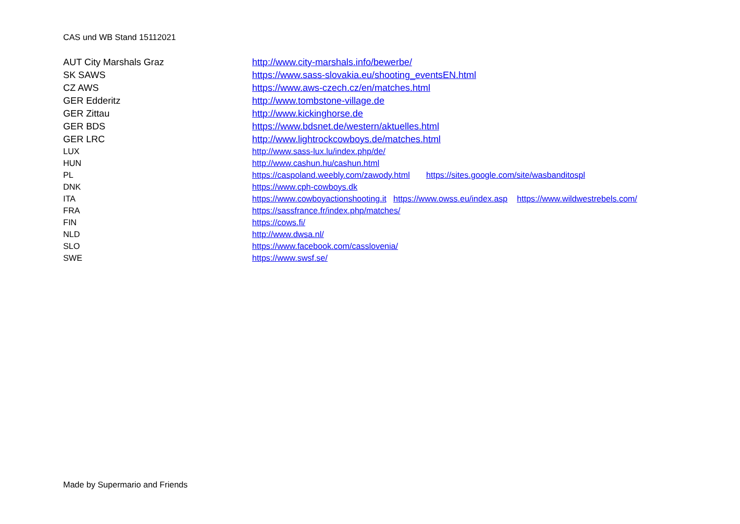CAS und WB Stand 15112021
| AUT City Marshals Graz | http://www.city-marshals.info/bewerbe/ |
| SK SAWS | https://www.sass-slovakia.eu/shooting_eventsEN.html |
| CZ AWS | https://www.aws-czech.cz/en/matches.html |
| GER Edderitz | http://www.tombstone-village.de |
| GER Zittau | http://www.kickinghorse.de |
| GER BDS | https://www.bdsnet.de/western/aktuelles.html |
| GER LRC | http://www.lightrockcowboys.de/matches.html |
| LUX | http://www.sass-lux.lu/index.php/de/ |
| HUN | http://www.cashun.hu/cashun.html |
| PL | https://caspoland.weebly.com/zawody.html https://sites.google.com/site/wasbanditospl |
| DNK | https://www.cph-cowboys.dk |
| ITA | https://www.cowboyactionshooting.it https://www.owss.eu/index.asp https://www.wildwestrebels.com/ |
| FRA | https://sassfrance.fr/index.php/matches/ |
| FIN | https://cows.fi/ |
| NLD | http://www.dwsa.nl/ |
| SLO | https://www.facebook.com/casslovenia/ |
| SWE | https://www.swsf.se/ |
Made by Supermario and Friends